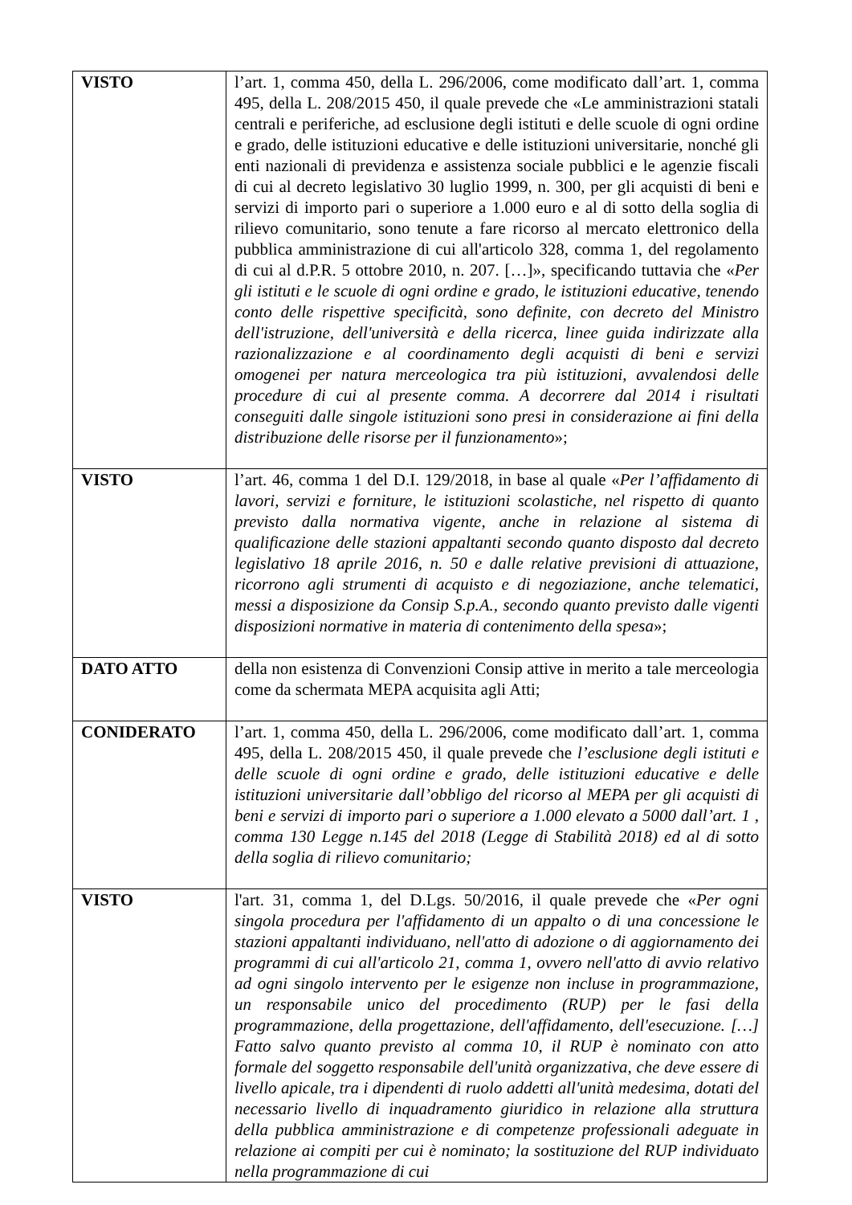| VISTO | l’art. 1, comma 450, della L. 296/2006, come modificato dall’art. 1, comma 495, della L. 208/2015 450, il quale prevede che «Le amministrazioni statali centrali e periferiche, ad esclusione degli istituti e delle scuole di ogni ordine e grado, delle istituzioni educative e delle istituzioni universitarie, nonché gli enti nazionali di previdenza e assistenza sociale pubblici e le agenzie fiscali di cui al decreto legislativo 30 luglio 1999, n. 300, per gli acquisti di beni e servizi di importo pari o superiore a 1.000 euro e al di sotto della soglia di rilievo comunitario, sono tenute a fare ricorso al mercato elettronico della pubblica amministrazione di cui all'articolo 328, comma 1, del regolamento di cui al d.P.R. 5 ottobre 2010, n. 207. […]», specificando tuttavia che « Per gli istituti e le scuole di ogni ordine e grado, le istituzioni educative, tenendo conto delle rispettive specificità, sono definite, con decreto del Ministro dell'istruzione, dell'università e della ricerca, linee guida indirizzate alla razionalizzazione e al coordinamento degli acquisti di beni e servizi omogenei per natura merceologica tra più istituzioni, avvalendosi delle procedure di cui al presente comma. A decorrere dal 2014 i risultati conseguiti dalle singole istituzioni sono presi in considerazione ai fini della distribuzione delle risorse per il funzionamento »; |
| VISTO | l’art. 46, comma 1 del D.I. 129/2018, in base al quale « Per l’affidamento di lavori, servizi e forniture, le istituzioni scolastiche, nel rispetto di quanto previsto dalla normativa vigente, anche in relazione al sistema di qualificazione delle stazioni appaltanti secondo quanto disposto dal decreto legislativo 18 aprile 2016, n. 50 e dalle relative previsioni di attuazione, ricorrono agli strumenti di acquisto e di negoziazione, anche telematici, messi a disposizione da Consip S.p.A., secondo quanto previsto dalle vigenti disposizioni normative in materia di contenimento della spesa »; |
| DATO ATTO | della non esistenza di Convenzioni Consip attive in merito a tale merceologia come da schermata MEPA acquisita agli Atti; |
| CONIDERATO | l’art. 1, comma 450, della L. 296/2006, come modificato dall’art. 1, comma 495, della L. 208/2015 450, il quale prevede che l’esclusione degli istituti e delle scuole di ogni ordine e grado, delle istituzioni educative e delle istituzioni universitarie dall’obbligo del ricorso al MEPA per gli acquisti di beni e servizi di importo pari o superiore a 1.000 elevato a 5000 dall’art. 1 , comma 130 Legge n.145 del 2018 (Legge di Stabilità 2018) ed al di sotto della soglia di rilievo comunitario; |
| VISTO | l'art. 31, comma 1, del D.Lgs. 50/2016, il quale prevede che « Per ogni singola procedura per l'affidamento di un appalto o di una concessione le stazioni appaltanti individuano, nell'atto di adozione o di aggiornamento dei programmi di cui all'articolo 21, comma 1, ovvero nell'atto di avvio relativo ad ogni singolo intervento per le esigenze non incluse in programmazione, un responsabile unico del procedimento (RUP) per le fasi della programmazione, della progettazione, dell'affidamento, dell'esecuzione. […] Fatto salvo quanto previsto al comma 10, il RUP è nominato con atto formale del soggetto responsabile dell'unità organizzativa, che deve essere di livello apicale, tra i dipendenti di ruolo addetti all'unità medesima, dotati del necessario livello di inquadramento giuridico in relazione alla struttura della pubblica amministrazione e di competenze professionali adeguate in relazione ai compiti per cui è nominato; la sostituzione del RUP individuato nella programmazione di cui |